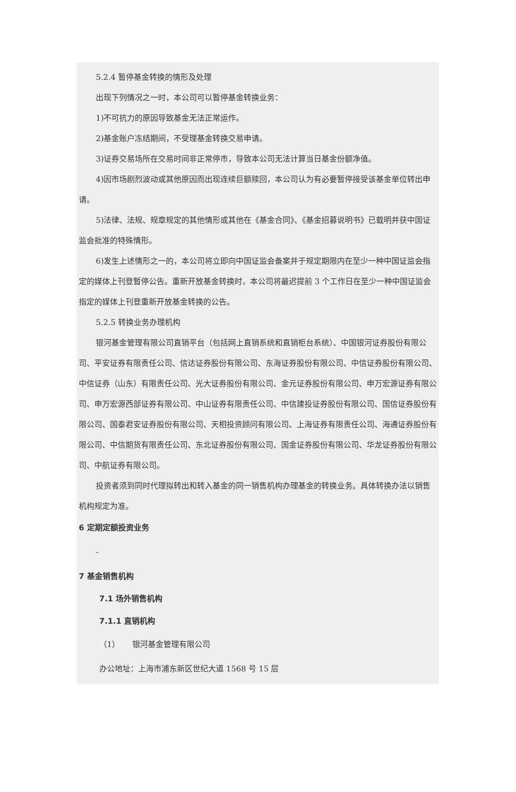5.2.4 暂停基金转换的情形及处理
出现下列情况之一时，本公司可以暂停基金转换业务：
1)不可抗力的原因导致基金无法正常运作。
2)基金账户冻结期间，不受理基金转换交易申请。
3)证券交易场所在交易时间非正常停市，导致本公司无法计算当日基金份额净值。
4)因市场剧烈波动或其他原因而出现连续巨额赎回，本公司认为有必要暂停接受该基金单位转出申请。
5)法律、法规、规章规定的其他情形或其他在《基金合同》、《基金招募说明书》已载明并获中国证监会批准的特殊情形。
6)发生上述情形之一的，本公司将立即向中国证监会备案并于规定期限内在至少一种中国证监会指定的媒体上刊登暂停公告。重新开放基金转换时，本公司将最迟提前 3 个工作日在至少一种中国证监会指定的媒体上刊登重新开放基金转换的公告。
5.2.5 转换业务办理机构
银河基金管理有限公司直销平台（包括网上直销系统和直销柜台系统）、中国银河证券股份有限公司、平安证券有限责任公司、信达证券股份有限公司、东海证券股份有限公司、中信证券股份有限公司、中信证券（山东）有限责任公司、光大证券股份有限公司、金元证券股份有限公司、申万宏源证券有限公司、申万宏源西部证券有限公司、中山证券有限责任公司、中信建投证券股份有限公司、国信证券股份有限公司、国泰君安证券股份有限公司、天相投资顾问有限公司、上海证券有限责任公司、海通证券股份有限公司、中信期货有限责任公司、东北证券股份有限公司、国金证券股份有限公司、华龙证券股份有限公司、中航证券有限公司。
投资者须到同时代理拟转出和转入基金的同一销售机构办理基金的转换业务。具体转换办法以销售机构规定为准。
6 定期定额投资业务
-
7 基金销售机构
7.1 场外销售机构
7.1.1 直销机构
（1） 银河基金管理有限公司
办公地址：上海市浦东新区世纪大道 1568 号 15 层